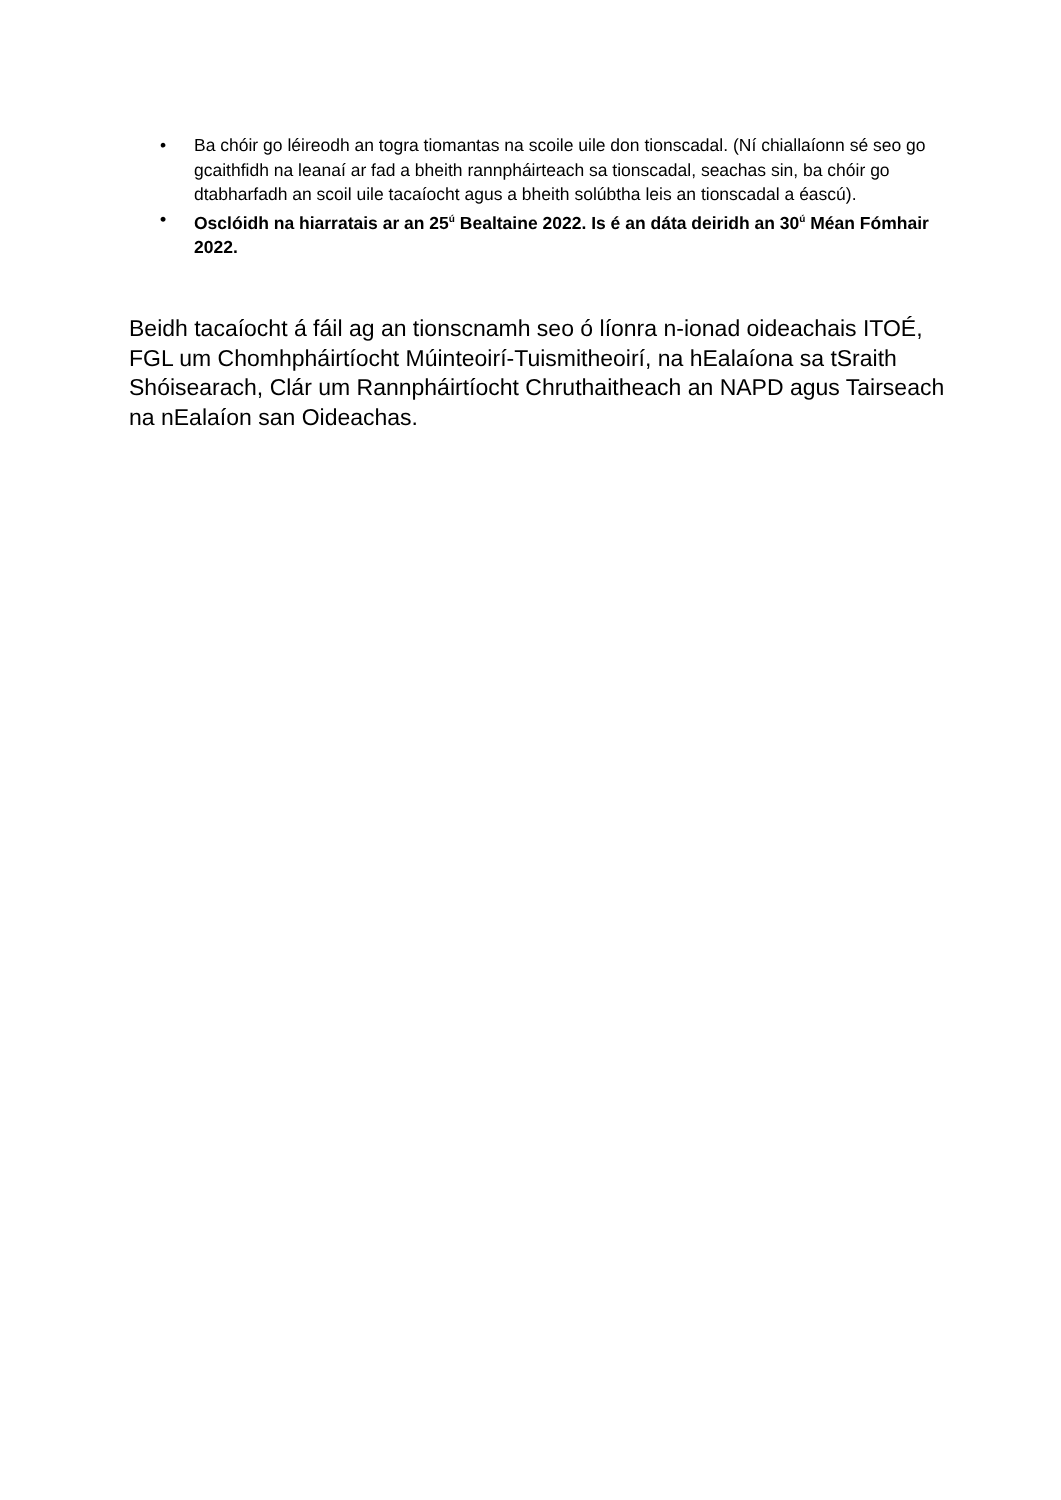• Ba chóir go léireodh an togra tiomantas na scoile uile don tionscadal. (Ní chiallaíonn sé seo go gcaithfidh na leanaí ar fad a bheith rannpháirteach sa tionscadal, seachas sin, ba chóir go dtabharfadh an scoil uile tacaíocht agus a bheith solúbtha leis an tionscadal a éascú).
• Osclóidh na hiarratais ar an 25<sup>ú</sup> Bealtaine 2022. Is é an dáta deiridh an 30<sup>ú</sup> Méan Fómhair 2022.
Beidh tacaíocht á fáil ag an tionscnamh seo ó líonra n-ionad oideachais ITOÉ, FGL um Chomhpháirtíocht Múinteoirí-Tuismitheoirí, na hEalaíona sa tSraith Shóisearach, Clár um Rannpháirtíocht Chruthaitheach an NAPD agus Tairseach na nEalaíon san Oideachas.